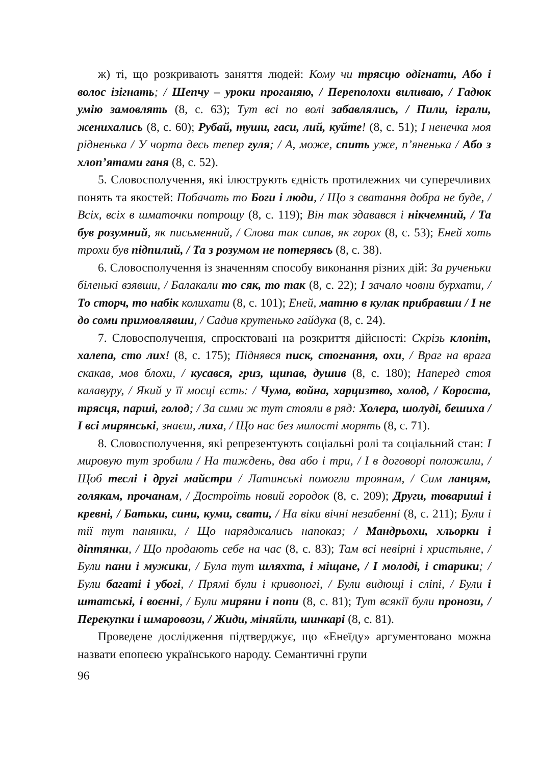ж) ті, що розкривають заняття людей: Кому чи трясцю одігнати, Або і волос ізігнать; / Шепчу – уроки проганяю, / Переполохи виливаю, / Гадюк умію замовлять (8, с. 63); Тут всі по волі забавлялись, / Пили, іграли, женихались (8, с. 60); Рубай, туши, гаси, лий, куйте! (8, с. 51); І ненечка моя рідненька / У чорта десь тепер гуля; / А, може, спить уже, п’яненька / Або з хлоп’ятами ганя (8, с. 52).
5. Словосполучення, які ілюструють єдність протилежних чи суперечливих понять та якостей: Побачать то Боги і люди, / Що з сватання добра не буде, / Всіх, всіх в шматочки потрощу (8, с. 119); Він так здавався і нікчемний, / Та був розумний, як письменний, / Слова так сипав, як горох (8, с. 53); Еней хоть трохи був підпилий, / Та з розумом не потерявсь (8, с. 38).
6. Словосполучення із значенням способу виконання різних дій: За рученьки біленькі взявши, / Балакали то сяк, то так (8, с. 22); І зачало човни бурхати, / То сторч, то набік колихати (8, с. 101); Еней, матню в кулак прибравши / І не до соми примовлявши, / Садив крутенько гайдука (8, с. 24).
7. Словосполучення, спроєктовані на розкриття дійсності: Скрізь клопіт, халепа, сто лих! (8, с. 175); Піднявся писк, стогнання, охи, / Враг на врага скакав, мов блохи, / кусався, гриз, щипав, душив (8, с. 180); Наперед стоя калавуру, / Який у її мосці єсть: / Чума, война, харцизтво, холод, / Короста, трясця, парші, голод; / За сими ж тут стояли в ряд: Холера, шолуді, бешиха / І всі мирянські, знаєш, лиха, / Що нас без милості морять (8, с. 71).
8. Словосполучення, які репрезентують соціальні ролі та соціальний стан: І мировую тут зробили / На тиждень, два або і три, / І в договорі положили, / Щоб теслі і другі майстри / Латинські помогли троянам, / Сим ланцям, голякам, прочанам, / Достроїть новий городок (8, с. 209); Други, товариші і кревні, / Батьки, сини, куми, свати, / На віки вічні незабенні (8, с. 211); Були і тії тут панянки, / Що наряджались напоказ; / Мандрьохи, хльорки і діптянки, / Що продають себе на час (8, с. 83); Там всі невірні і христьяне, / Були пани і мужики, / Була тут шляхта, і міщане, / І молоді, і старики; / Були багаті і убогі, / Прямі були і кривоногі, / Були видющі і сліпі, / Були і штатські, і воєнні, / Були миряни і попи (8, с. 81); Тут всякії були пронози, / Перекупки і шмаровози, / Жиди, міняйли, шинкарі (8, с. 81).
Проведене дослідження підтверджує, що «Енеїду» аргументовано можна назвати епопеєю українського народу. Семантичні групи
96